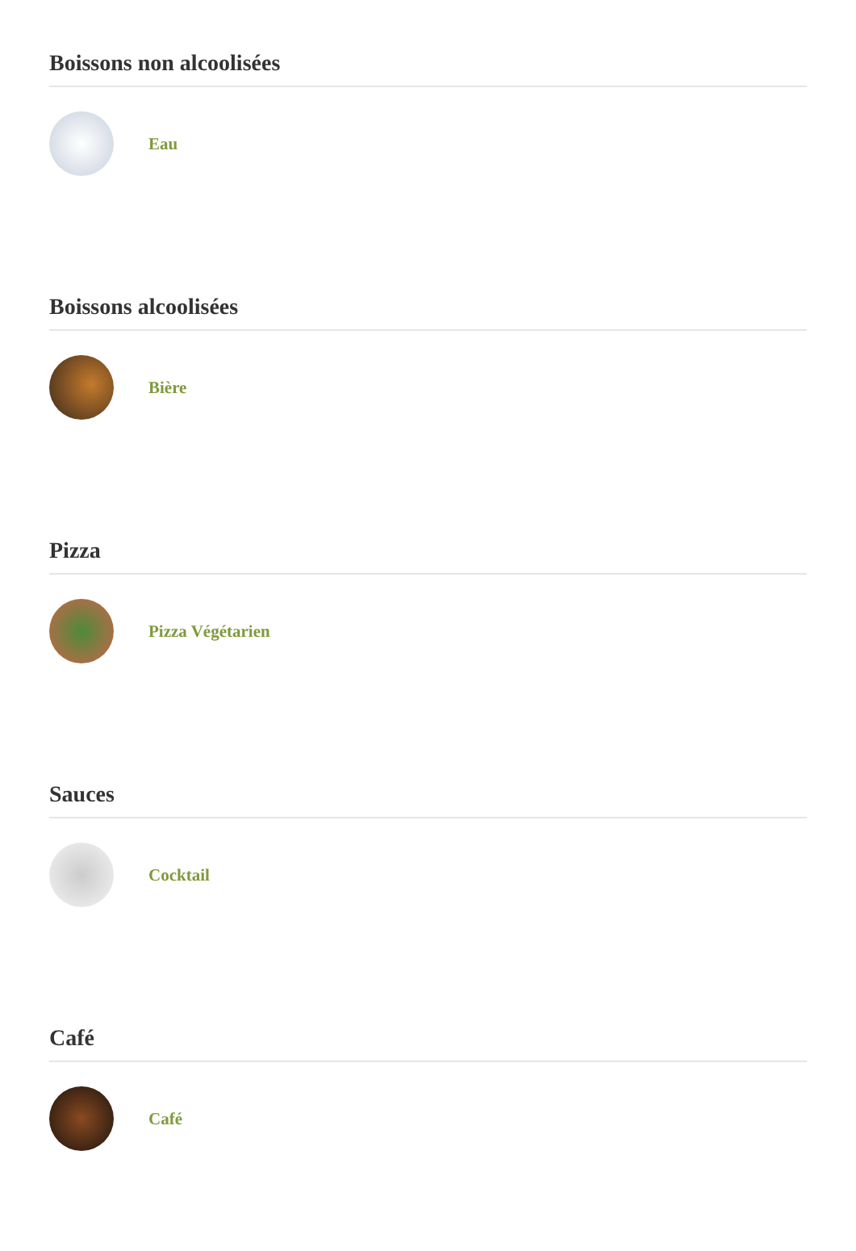Boissons non alcoolisées
Eau
Boissons alcoolisées
Bière
Pizza
Pizza Végétarien
Sauces
Cocktail
Café
Café